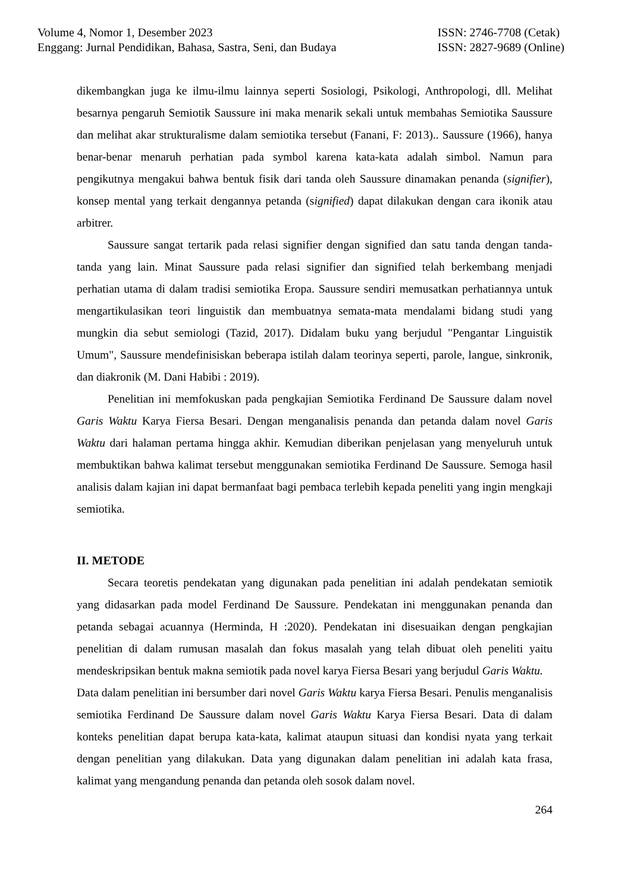Volume 4, Nomor 1, Desember 2023
Enggang: Jurnal Pendidikan, Bahasa, Sastra, Seni, dan Budaya
ISSN: 2746-7708 (Cetak)
ISSN: 2827-9689 (Online)
dikembangkan juga ke ilmu-ilmu lainnya seperti Sosiologi, Psikologi, Anthropologi, dll. Melihat besarnya pengaruh Semiotik Saussure ini maka menarik sekali untuk membahas Semiotika Saussure dan melihat akar strukturalisme dalam semiotika tersebut (Fanani, F: 2013).. Saussure (1966), hanya benar-benar menaruh perhatian pada symbol karena kata-kata adalah simbol. Namun para pengikutnya mengakui bahwa bentuk fisik dari tanda oleh Saussure dinamakan penanda (signifier), konsep mental yang terkait dengannya petanda (signified) dapat dilakukan dengan cara ikonik atau arbitrer.
Saussure sangat tertarik pada relasi signifier dengan signified dan satu tanda dengan tanda-tanda yang lain. Minat Saussure pada relasi signifier dan signified telah berkembang menjadi perhatian utama di dalam tradisi semiotika Eropa. Saussure sendiri memusatkan perhatiannya untuk mengartikulasikan teori linguistik dan membuatnya semata-mata mendalami bidang studi yang mungkin dia sebut semiologi (Tazid, 2017). Didalam buku yang berjudul "Pengantar Linguistik Umum", Saussure mendefinisiskan beberapa istilah dalam teorinya seperti, parole, langue, sinkronik, dan diakronik (M. Dani Habibi : 2019).
Penelitian ini memfokuskan pada pengkajian Semiotika Ferdinand De Saussure dalam novel Garis Waktu Karya Fiersa Besari. Dengan menganalisis penanda dan petanda dalam novel Garis Waktu dari halaman pertama hingga akhir. Kemudian diberikan penjelasan yang menyeluruh untuk membuktikan bahwa kalimat tersebut menggunakan semiotika Ferdinand De Saussure. Semoga hasil analisis dalam kajian ini dapat bermanfaat bagi pembaca terlebih kepada peneliti yang ingin mengkaji semiotika.
II. METODE
Secara teoretis pendekatan yang digunakan pada penelitian ini adalah pendekatan semiotik yang didasarkan pada model Ferdinand De Saussure. Pendekatan ini menggunakan penanda dan petanda sebagai acuannya (Herminda, H :2020). Pendekatan ini disesuaikan dengan pengkajian penelitian di dalam rumusan masalah dan fokus masalah yang telah dibuat oleh peneliti yaitu mendeskripsikan bentuk makna semiotik pada novel karya Fiersa Besari yang berjudul Garis Waktu.
Data dalam penelitian ini bersumber dari novel Garis Waktu karya Fiersa Besari. Penulis menganalisis semiotika Ferdinand De Saussure dalam novel Garis Waktu Karya Fiersa Besari. Data di dalam konteks penelitian dapat berupa kata-kata, kalimat ataupun situasi dan kondisi nyata yang terkait dengan penelitian yang dilakukan. Data yang digunakan dalam penelitian ini adalah kata frasa, kalimat yang mengandung penanda dan petanda oleh sosok dalam novel.
264